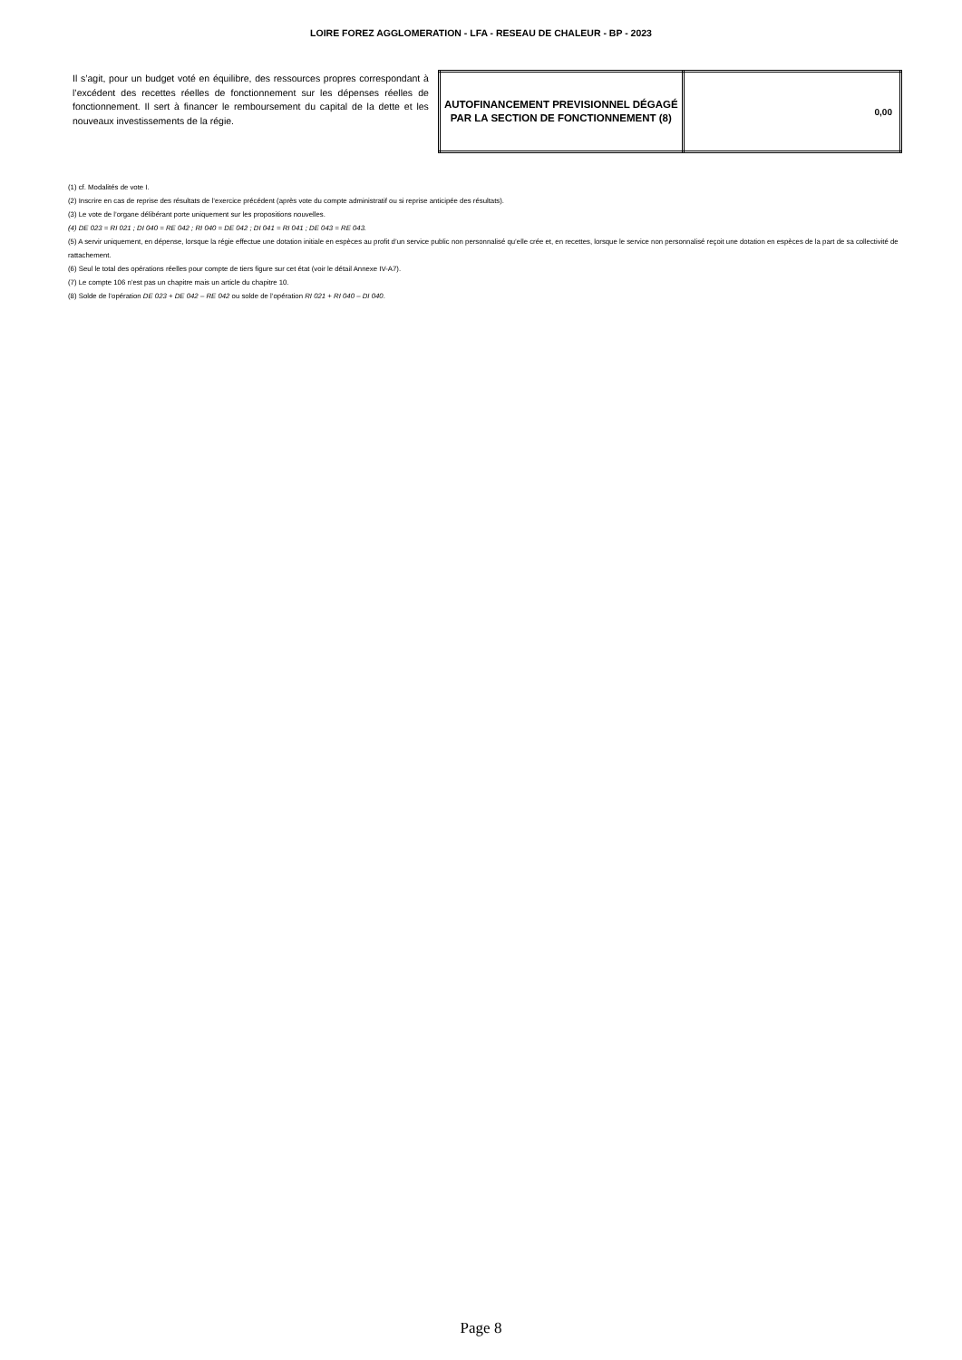LOIRE FOREZ AGGLOMERATION - LFA - RESEAU DE CHALEUR - BP - 2023
Il s’agit, pour un budget voté en équilibre, des ressources propres correspondant à l’excédent des recettes réelles de fonctionnement sur les dépenses réelles de fonctionnement. Il sert à financer le remboursement du capital de la dette et les nouveaux investissements de la régie.
| AUTOFINANCEMENT PREVISIONNEL DÉGAGÉ PAR LA SECTION DE FONCTIONNEMENT (8) | 0,00 |
(1) cf. Modalités de vote I.
(2) Inscrire en cas de reprise des résultats de l’exercice précédent (après vote du compte administratif ou si reprise anticipée des résultats).
(3) Le vote de l’organe délibérant porte uniquement sur les propositions nouvelles.
(4) DE 023 = RI 021 ; DI 040 = RE 042 ; RI 040 = DE 042 ; DI 041 = RI 041 ; DE 043 = RE 043.
(5) A servir uniquement, en dépense, lorsque la régie effectue une dotation initiale en espèces au profit d’un service public non personnalisé qu’elle crée et, en recettes, lorsque le service non personnalisé reçoit une dotation en espèces de la part de sa collectivité de rattachement.
(6) Seul le total des opérations réelles pour compte de tiers figure sur cet état (voir le détail Annexe IV-A7).
(7) Le compte 106 n’est pas un chapitre mais un article du chapitre 10.
(8) Solde de l’opération DE 023 + DE 042 – RE 042 ou solde de l’opération RI 021 + RI 040 – DI 040.
Page 8